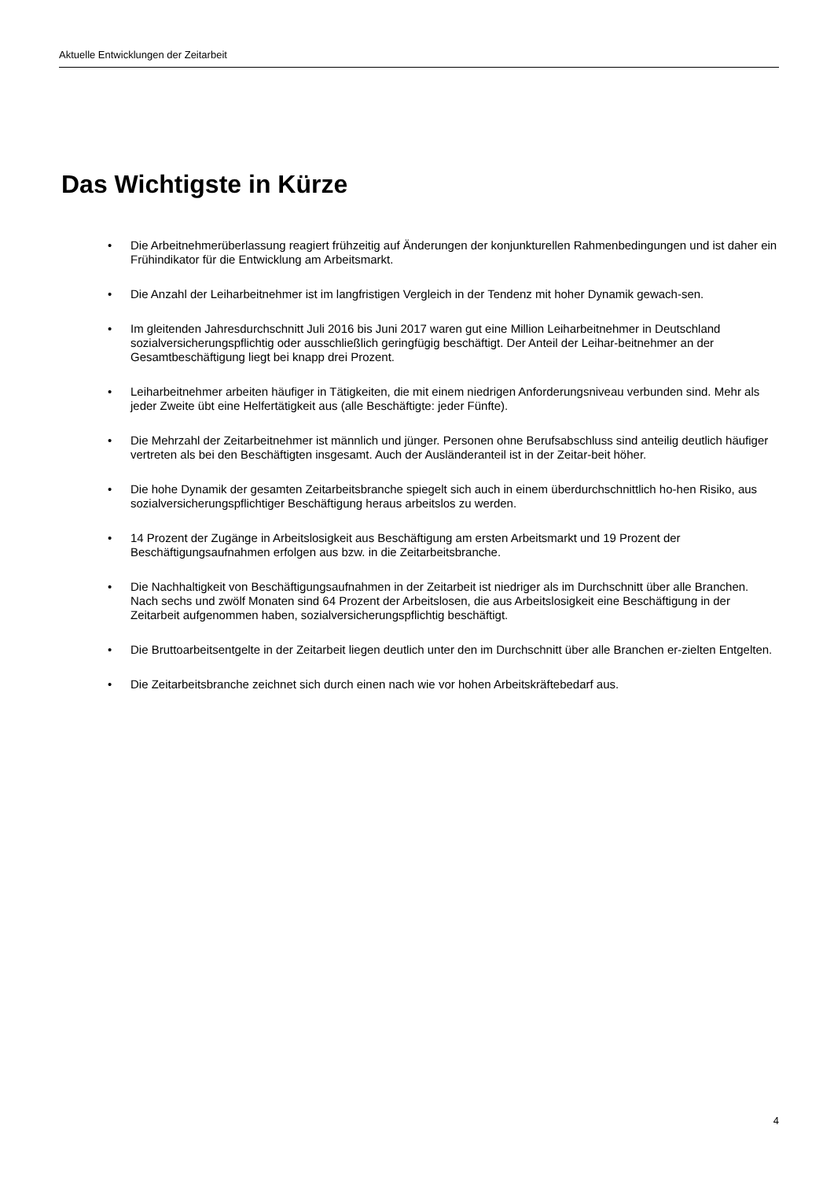Aktuelle Entwicklungen der Zeitarbeit
Das Wichtigste in Kürze
• Die Arbeitnehmerüberlassung reagiert frühzeitig auf Änderungen der konjunkturellen Rahmenbedingungen und ist daher ein Frühindikator für die Entwicklung am Arbeitsmarkt.
• Die Anzahl der Leiharbeitnehmer ist im langfristigen Vergleich in der Tendenz mit hoher Dynamik gewach-sen.
• Im gleitenden Jahresdurchschnitt Juli 2016 bis Juni 2017 waren gut eine Million Leiharbeitnehmer in Deutschland sozialversicherungspflichtig oder ausschließlich geringfügig beschäftigt. Der Anteil der Leihar-beitnehmer an der Gesamtbeschäftigung liegt bei knapp drei Prozent.
• Leiharbeitnehmer arbeiten häufiger in Tätigkeiten, die mit einem niedrigen Anforderungsniveau verbunden sind. Mehr als jeder Zweite übt eine Helfertätigkeit aus (alle Beschäftigte: jeder Fünfte).
• Die Mehrzahl der Zeitarbeitnehmer ist männlich und jünger. Personen ohne Berufsabschluss sind anteilig deutlich häufiger vertreten als bei den Beschäftigten insgesamt. Auch der Ausländeranteil ist in der Zeitar-beit höher.
• Die hohe Dynamik der gesamten Zeitarbeitsbranche spiegelt sich auch in einem überdurchschnittlich ho-hen Risiko, aus sozialversicherungspflichtiger Beschäftigung heraus arbeitslos zu werden.
• 14 Prozent der Zugänge in Arbeitslosigkeit aus Beschäftigung am ersten Arbeitsmarkt und 19 Prozent der Beschäftigungsaufnahmen erfolgen aus bzw. in die Zeitarbeitsbranche.
• Die Nachhaltigkeit von Beschäftigungsaufnahmen in der Zeitarbeit ist niedriger als im Durchschnitt über alle Branchen. Nach sechs und zwölf Monaten sind 64 Prozent der Arbeitslosen, die aus Arbeitslosigkeit eine Beschäftigung in der Zeitarbeit aufgenommen haben, sozialversicherungspflichtig beschäftigt.
• Die Bruttoarbeitsentgelte in der Zeitarbeit liegen deutlich unter den im Durchschnitt über alle Branchen er-zielten Entgelten.
• Die Zeitarbeitsbranche zeichnet sich durch einen nach wie vor hohen Arbeitskräftebedarf aus.
4